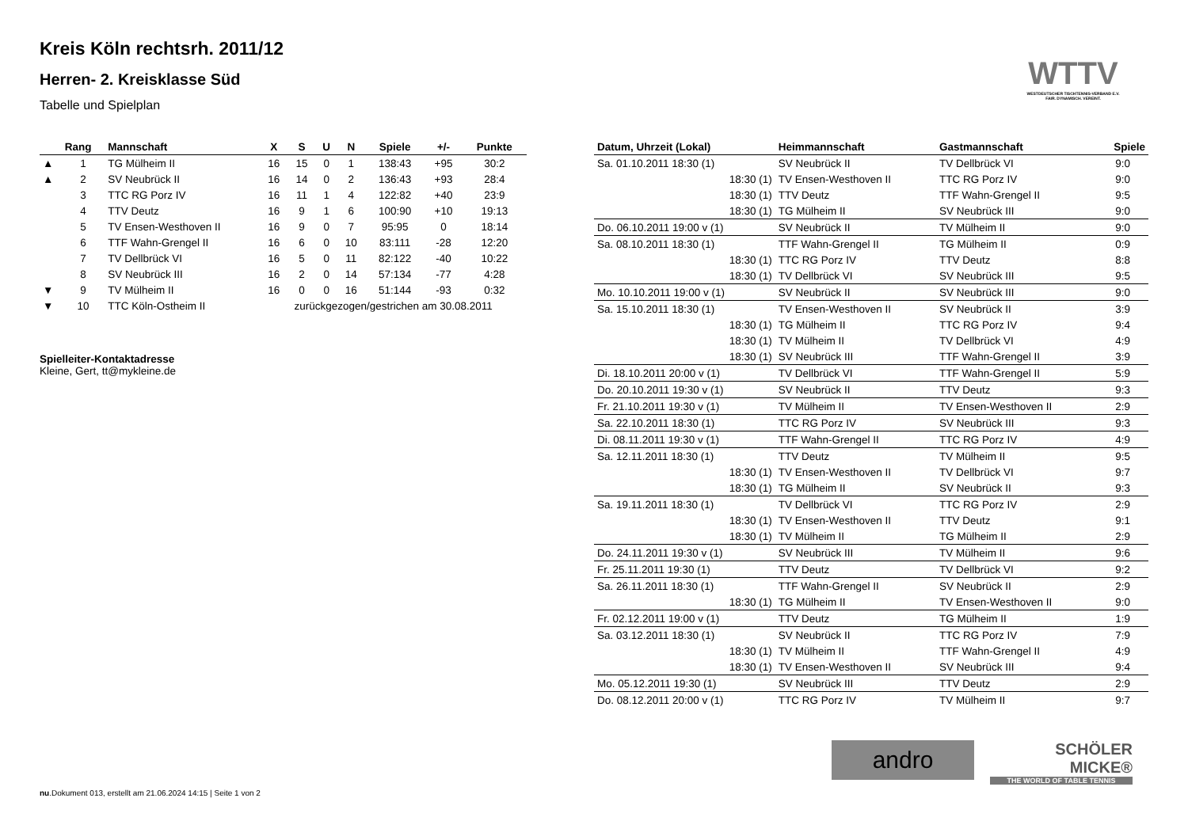WTTV
WESTDEUTSCHER TISCHTENNIS-VERBAND E.V. FAIR. DYNAMISCH. VEREINT.
Kreis Köln rechtsrh. 2011/12
Herren- 2. Kreisklasse Süd
Tabelle und Spielplan
| | Rang | Mannschaft | X | S | U | N | Spiele | +/- | Punkte |
| --- | --- | --- | --- | --- | --- | --- | --- | --- | --- |
| ▲ | 1 | TG Mülheim II | 16 | 15 | 0 | 1 | 138:43 | +95 | 30:2 |
| ▲ | 2 | SV Neubrück II | 16 | 14 | 0 | 2 | 136:43 | +93 | 28:4 |
| | 3 | TTC RG Porz IV | 16 | 11 | 1 | 4 | 122:82 | +40 | 23:9 |
| | 4 | TTV Deutz | 16 | 9 | 1 | 6 | 100:90 | +10 | 19:13 |
| | 5 | TV Ensen-Westhoven II | 16 | 9 | 0 | 7 | 95:95 | 0 | 18:14 |
| | 6 | TTF Wahn-Grengel II | 16 | 6 | 0 | 10 | 83:111 | -28 | 12:20 |
| | 7 | TV Dellbrück VI | 16 | 5 | 0 | 11 | 82:122 | -40 | 10:22 |
| | 8 | SV Neubrück III | 16 | 2 | 0 | 14 | 57:134 | -77 | 4:28 |
| ▼ | 9 | TV Mülheim II | 16 | 0 | 0 | 16 | 51:144 | -93 | 0:32 |
| ▼ | 10 | TTC Köln-Ostheim II | zurückgezogen/gestrichen am 30.08.2011 | | | | | | |
Spielleiter-Kontaktadresse
Kleine, Gert, tt@mykleine.de
| Datum, Uhrzeit (Lokal) | Heimmannschaft | Gastmannschaft | Spiele |
| --- | --- | --- | --- |
| Sa. 01.10.2011 18:30 (1) | SV Neubrück II | TV Dellbrück VI | 9:0 |
| 18:30 (1) | TV Ensen-Westhoven II | TTC RG Porz IV | 9:0 |
| 18:30 (1) | TTV Deutz | TTF Wahn-Grengel II | 9:5 |
| 18:30 (1) | TG Mülheim II | SV Neubrück III | 9:0 |
| Do. 06.10.2011 19:00 v (1) | SV Neubrück II | TV Mülheim II | 9:0 |
| Sa. 08.10.2011 18:30 (1) | TTF Wahn-Grengel II | TG Mülheim II | 0:9 |
| 18:30 (1) | TTC RG Porz IV | TTV Deutz | 8:8 |
| 18:30 (1) | TV Dellbrück VI | SV Neubrück III | 9:5 |
| Mo. 10.10.2011 19:00 v (1) | SV Neubrück II | SV Neubrück III | 9:0 |
| Sa. 15.10.2011 18:30 (1) | TV Ensen-Westhoven II | SV Neubrück II | 3:9 |
| 18:30 (1) | TG Mülheim II | TTC RG Porz IV | 9:4 |
| 18:30 (1) | TV Mülheim II | TV Dellbrück VI | 4:9 |
| 18:30 (1) | SV Neubrück III | TTF Wahn-Grengel II | 3:9 |
| Di. 18.10.2011 20:00 v (1) | TV Dellbrück VI | TTF Wahn-Grengel II | 5:9 |
| Do. 20.10.2011 19:30 v (1) | SV Neubrück II | TTV Deutz | 9:3 |
| Fr. 21.10.2011 19:30 v (1) | TV Mülheim II | TV Ensen-Westhoven II | 2:9 |
| Sa. 22.10.2011 18:30 (1) | TTC RG Porz IV | SV Neubrück III | 9:3 |
| Di. 08.11.2011 19:30 v (1) | TTF Wahn-Grengel II | TTC RG Porz IV | 4:9 |
| Sa. 12.11.2011 18:30 (1) | TTV Deutz | TV Mülheim II | 9:5 |
| 18:30 (1) | TV Ensen-Westhoven II | TV Dellbrück VI | 9:7 |
| 18:30 (1) | TG Mülheim II | SV Neubrück II | 9:3 |
| Sa. 19.11.2011 18:30 (1) | TV Dellbrück VI | TTC RG Porz IV | 2:9 |
| 18:30 (1) | TV Ensen-Westhoven II | TTV Deutz | 9:1 |
| 18:30 (1) | TV Mülheim II | TG Mülheim II | 2:9 |
| Do. 24.11.2011 19:30 v (1) | SV Neubrück III | TV Mülheim II | 9:6 |
| Fr. 25.11.2011 19:30 (1) | TTV Deutz | TV Dellbrück VI | 9:2 |
| Sa. 26.11.2011 18:30 (1) | TTF Wahn-Grengel II | SV Neubrück II | 2:9 |
| 18:30 (1) | TG Mülheim II | TV Ensen-Westhoven II | 9:0 |
| Fr. 02.12.2011 19:00 v (1) | TTV Deutz | TG Mülheim II | 1:9 |
| Sa. 03.12.2011 18:30 (1) | SV Neubrück II | TTC RG Porz IV | 7:9 |
| 18:30 (1) | TV Mülheim II | TTF Wahn-Grengel II | 4:9 |
| 18:30 (1) | TV Ensen-Westhoven II | SV Neubrück III | 9:4 |
| Mo. 05.12.2011 19:30 (1) | SV Neubrück III | TTV Deutz | 2:9 |
| Do. 08.12.2011 20:00 v (1) | TTC RG Porz IV | TV Mülheim II | 9:7 |
andro
SCHÖLER MICKE®
THE WORLD OF TABLE TENNIS
nu.Dokument 013, erstellt am 21.06.2024 14:15 | Seite 1 von 2